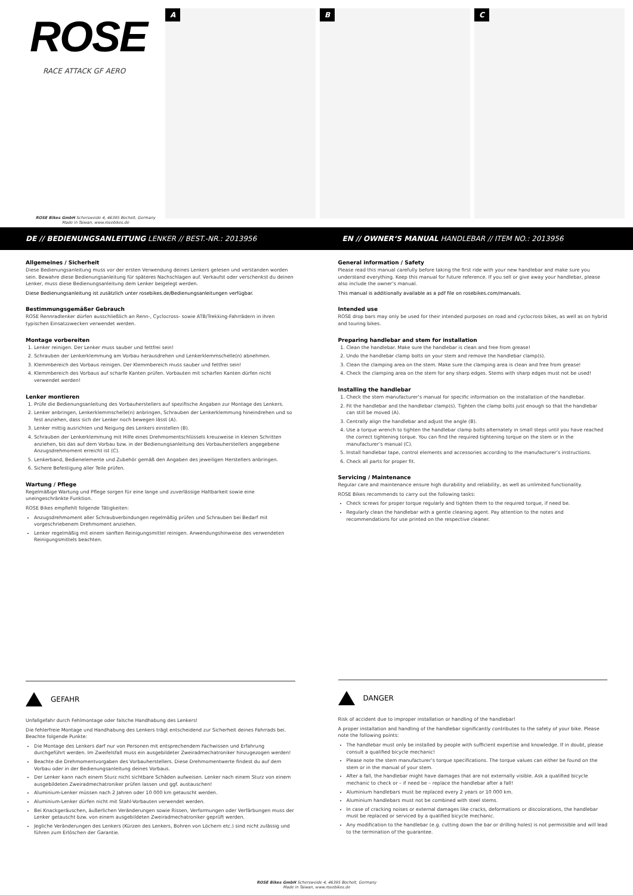ROSE
RACE ATTACK GF AERO
ROSE Bikes GmbH Schersweide 4, 46395 Bocholt, Germany
Made in Taiwan, www.rosebikes.de
A
B
C
DE // BEDIENUNGSANLEITUNG LENKER // BEST.-NR.: 2013956
EN // OWNER‘S MANUAL HANDLEBAR // ITEM NO.: 2013956
Allgemeines / Sicherheit
Diese Bedienungsanleitung muss vor der ersten Verwendung deines Lenkers gelesen und verstanden worden sein. Bewahre diese Bedienungsanleitung für späteres Nachschlagen auf. Verkaufst oder verschenkst du deinen Lenker, muss diese Bedienungsanleitung dem Lenker beigelegt werden.
Diese Bedienungsanleitung ist zusätzlich unter rosebikes.de/Bedienungsanleitungen verfügbar.
Bestimmungsgemäßer Gebrauch
ROSE Rennradlenker dürfen ausschließlich an Renn-, Cyclocross- sowie ATB/Trekking-Fahrrädern in ihren typischen Einsatzzwecken verwendet werden.
Montage vorbereiten
1. Lenker reinigen. Der Lenker muss sauber und fettfrei sein!
2. Schrauben der Lenkerklemmung am Vorbau herausdrehen und Lenkerklemmschelle(n) abnehmen.
3. Klemmbereich des Vorbaus reinigen. Der Klemmbereich muss sauber und fettfrei sein!
4. Klemmbereich des Vorbaus auf scharfe Kanten prüfen. Vorbauten mit scharfen Kanten dürfen nicht verwendet werden!
Lenker montieren
1. Prüfe die Bedienungsanleitung des Vorbauherstellers auf spezifische Angaben zur Montage des Lenkers.
2. Lenker anbringen, Lenkerklemmschelle(n) anbringen, Schrauben der Lenkerklemmung hineindrehen und so fest anziehen, dass sich der Lenker noch bewegen lässt (A).
3. Lenker mittig ausrichten und Neigung des Lenkers einstellen (B).
4. Schrauben der Lenkerklemmung mit Hilfe eines Drehmomentschlüssels kreuzweise in kleinen Schritten anziehen, bis das auf dem Vorbau bzw. in der Bedienungsanleitung des Vorbauherstellers angegebene Anzugsdrehmoment erreicht ist (C).
5. Lenkerband, Bedienelemente und Zubehör gemäß den Angaben des jeweiligen Herstellers anbringen.
6. Sichere Befestigung aller Teile prüfen.
Wartung / Pflege
Regelmäßige Wartung und Pflege sorgen für eine lange und zuverlässige Haltbarkeit sowie eine uneingeschränkte Funktion.
ROSE Bikes empfiehlt folgende Tätigkeiten:
Anzugsdrehmoment aller Schraubverbindungen regelmäßig prüfen und Schrauben bei Bedarf mit vorgeschriebenem Drehmoment anziehen.
Lenker regelmäßig mit einem sanften Reinigungsmittel reinigen. Anwendungshinweise des verwendeten Reinigungsmittels beachten.
GEFAHR
Unfallgefahr durch Fehlmontage oder falsche Handhabung des Lenkers!
Die fehlerfreie Montage und Handhabung des Lenkers trägt entscheidend zur Sicherheit deines Fahrrads bei. Beachte folgende Punkte:
Die Montage des Lenkers darf nur von Personen mit entsprechendem Fachwissen und Erfahrung durchgeführt werden. Im Zweifelsfall muss ein ausgebildeter Zweiradmechatroniker hinzugezogen werden!
Beachte die Drehmomentvorgaben des Vorbauherstellers. Diese Drehmomentwerte findest du auf dem Vorbau oder in der Bedienungsanleitung deines Vorbaus.
Der Lenker kann nach einem Sturz nicht sichtbare Schäden aufweisen. Lenker nach einem Sturz von einem ausgebildeten Zweiradmechatroniker prüfen lassen und ggf. austauschen!
Aluminium-Lenker müssen nach 2 Jahren oder 10 000 km getauscht werden.
Aluminium-Lenker dürfen nicht mit Stahl-Vorbauten verwendet werden.
Bei Knackgeräuschen, äußerlichen Veränderungen sowie Rissen, Verformungen oder Verfärbungen muss der Lenker getauscht bzw. von einem ausgebildeten Zweiradmechatroniker geprüft werden.
Jegliche Veränderungen des Lenkers (Kürzen des Lenkers, Bohren von Löchern etc.) sind nicht zulässig und führen zum Erlöschen der Garantie.
General information / Safety
Please read this manual carefully before taking the first ride with your new handlebar and make sure you understand everything. Keep this manual for future reference. If you sell or give away your handlebar, please also include the owner’s manual.
This manual is additionally available as a pdf file on rosebikes.com/manuals.
Intended use
ROSE drop bars may only be used for their intended purposes on road and cyclocross bikes, as well as on hybrid and touring bikes.
Preparing handlebar and stem for installation
1. Clean the handlebar. Make sure the handlebar is clean and free from grease!
2. Undo the handlebar clamp bolts on your stem and remove the handlebar clamp(s).
3. Clean the clamping area on the stem. Make sure the clamping area is clean and free from grease!
4. Check the clamping area on the stem for any sharp edges. Stems with sharp edges must not be used!
Installing the handlebar
1. Check the stem manufacturer’s manual for specific information on the installation of the handlebar.
2. Fit the handlebar and the handlebar clamp(s). Tighten the clamp bolts just enough so that the handlebar can still be moved (A).
3. Centrally align the handlebar and adjust the angle (B).
4. Use a torque wrench to tighten the handlebar clamp bolts alternately in small steps until you have reached the correct tightening torque. You can find the required tightening torque on the stem or in the manufacturer’s manual (C).
5. Install handlebar tape, control elements and accessories according to the manufacturer’s instructions.
6. Check all parts for proper fit.
Servicing / Maintenance
Regular care and maintenance ensure high durability and reliability, as well as unlimited functionality.
ROSE Bikes recommends to carry out the following tasks:
Check screws for proper torque regularly and tighten them to the required torque, if need be.
Regularly clean the handlebar with a gentle cleaning agent. Pay attention to the notes and recommendations for use printed on the respective cleaner.
DANGER
Risk of accident due to improper installation or handling of the handlebar!
A proper installation and handling of the handlebar significantly contributes to the safety of your bike. Please note the following points:
The handlebar must only be installed by people with sufficient expertise and knowledge. If in doubt, please consult a qualified bicycle mechanic!
Please note the stem manufacturer’s torque specifications. The torque values can either be found on the stem or in the manual of your stem.
After a fall, the handlebar might have damages that are not externally visible. Ask a qualified bicycle mechanic to check or – if need be – replace the handlebar after a fall!
Aluminium handlebars must be replaced every 2 years or 10 000 km.
Aluminium handlebars must not be combined with steel stems.
In case of cracking noises or external damages like cracks, deformations or discolorations, the handlebar must be replaced or serviced by a qualified bicycle mechanic.
Any modification to the handlebar (e.g. cutting down the bar or drilling holes) is not permissible and will lead to the termination of the guarantee.
ROSE Bikes GmbH Schersweide 4, 46395 Bocholt, Germany
Made in Taiwan, www.rosebikes.de